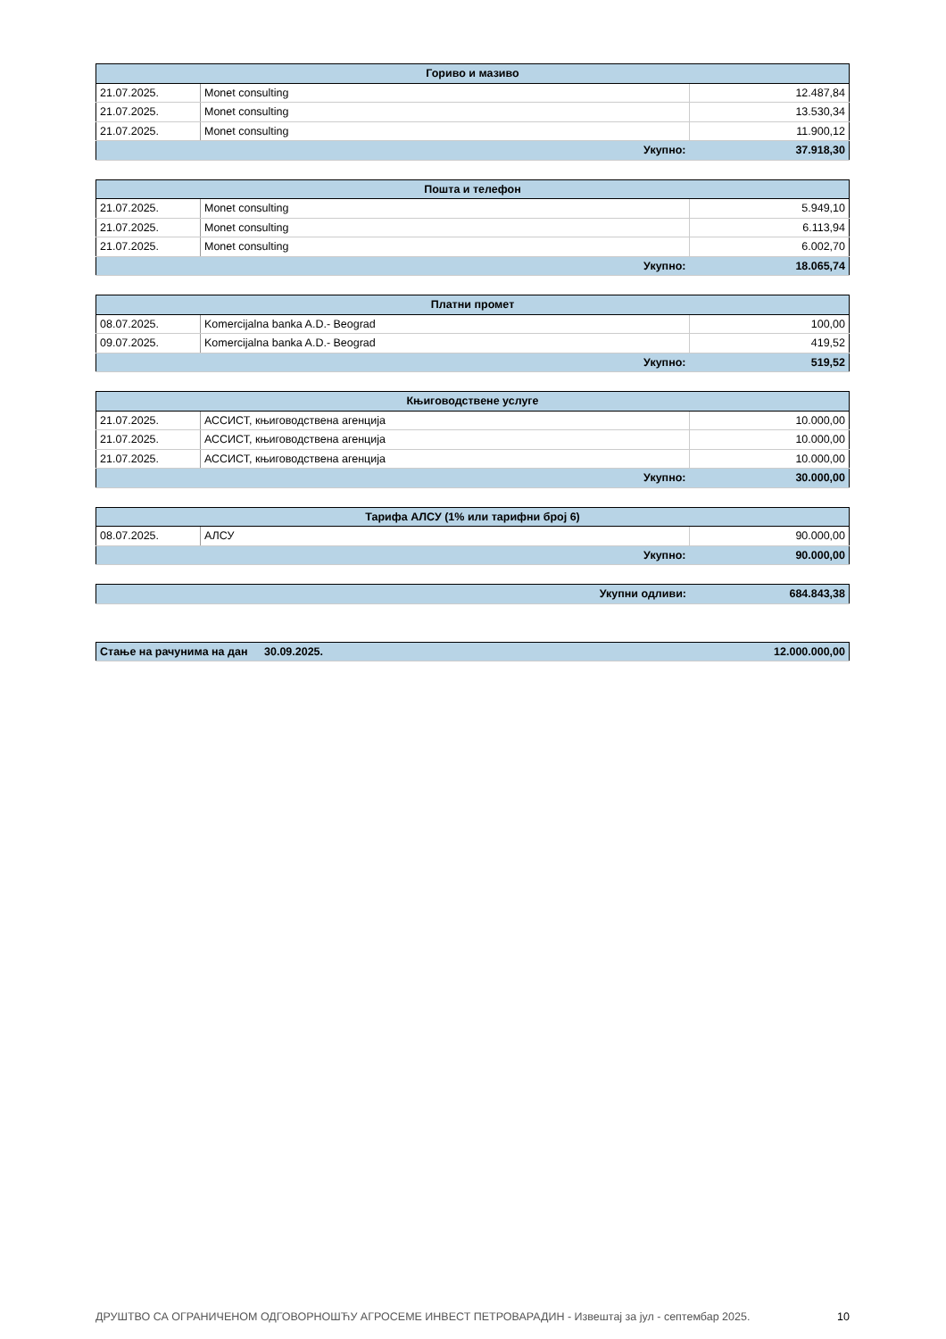| Гориво и мазиво | | |
| --- | --- | --- |
| 21.07.2025. | Monet consulting | 12.487,84 |
| 21.07.2025. | Monet consulting | 13.530,34 |
| 21.07.2025. | Monet consulting | 11.900,12 |
| Укупно: | | 37.918,30 |
| Пошта и телефон | | |
| --- | --- | --- |
| 21.07.2025. | Monet consulting | 5.949,10 |
| 21.07.2025. | Monet consulting | 6.113,94 |
| 21.07.2025. | Monet consulting | 6.002,70 |
| Укупно: | | 18.065,74 |
| Платни промет | | |
| --- | --- | --- |
| 08.07.2025. | Komercijalna banka A.D.- Beograd | 100,00 |
| 09.07.2025. | Komercijalna banka A.D.- Beograd | 419,52 |
| Укупно: | | 519,52 |
| Књиговодствене услуге | | |
| --- | --- | --- |
| 21.07.2025. | АССИСТ, књиговодствена агенција | 10.000,00 |
| 21.07.2025. | АССИСТ, књиговодствена агенција | 10.000,00 |
| 21.07.2025. | АССИСТ, књиговодствена агенција | 10.000,00 |
| Укупно: | | 30.000,00 |
| Тарифа АЛСУ (1% или тарифни број 6) | | |
| --- | --- | --- |
| 08.07.2025. | АЛСУ | 90.000,00 |
| Укупно: | | 90.000,00 |
| Укупни одливи: | 684.843,38 |
| Стање на рачунима на дан | 30.09.2025. | 12.000.000,00 |
ДРУШТВО СА ОГРАНИЧЕНОМ ОДГОВОРНОШЋУ АГРОСЕМЕ ИНВЕСТ ПЕТРОВАРАДИН - Извештај за јул - септембар 2025. 10